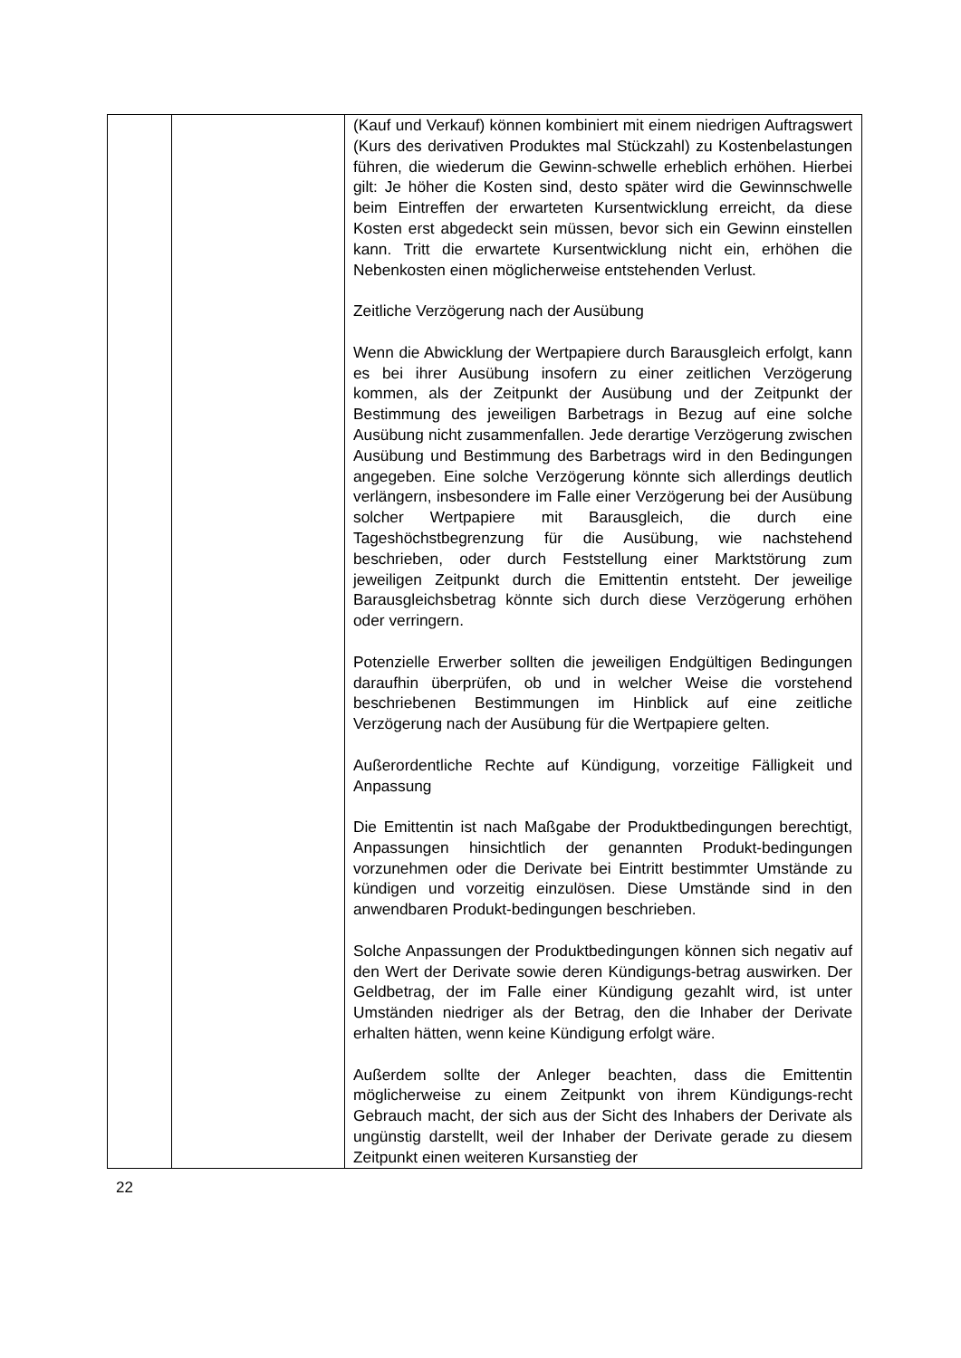| | | (Kauf und Verkauf) können kombiniert mit einem niedrigen Auftragswert (Kurs des derivativen Produktes mal Stückzahl) zu Kostenbelastungen führen, die wiederum die Gewinn-schwelle erheblich erhöhen. Hierbei gilt: Je höher die Kosten sind, desto später wird die Gewinnschwelle beim Eintreffen der erwarteten Kursentwicklung erreicht, da diese Kosten erst abgedeckt sein müssen, bevor sich ein Gewinn einstellen kann. Tritt die erwartete Kursentwicklung nicht ein, erhöhen die Nebenkosten einen möglicherweise entstehenden Verlust. Zeitliche Verzögerung nach der Ausübung Wenn die Abwicklung der Wertpapiere durch Barausgleich erfolgt, kann es bei ihrer Ausübung insofern zu einer zeitlichen Verzögerung kommen, als der Zeitpunkt der Ausübung und der Zeitpunkt der Bestimmung des jeweiligen Barbetrags in Bezug auf eine solche Ausübung nicht zusammenfallen. Jede derartige Verzögerung zwischen Ausübung und Bestimmung des Barbetrags wird in den Bedingungen angegeben. Eine solche Verzögerung könnte sich allerdings deutlich verlängern, insbesondere im Falle einer Verzögerung bei der Ausübung solcher Wertpapiere mit Barausgleich, die durch eine Tageshöchstbegrenzung für die Ausübung, wie nachstehend beschrieben, oder durch Feststellung einer Marktstörung zum jeweiligen Zeitpunkt durch die Emittentin entsteht. Der jeweilige Barausgleichsbetrag könnte sich durch diese Verzögerung erhöhen oder verringern. Potenzielle Erwerber sollten die jeweiligen Endgültigen Bedingungen daraufhin überprüfen, ob und in welcher Weise die vorstehend beschriebenen Bestimmungen im Hinblick auf eine zeitliche Verzögerung nach der Ausübung für die Wertpapiere gelten. Außerordentliche Rechte auf Kündigung, vorzeitige Fälligkeit und Anpassung Die Emittentin ist nach Maßgabe der Produktbedingungen berechtigt, Anpassungen hinsichtlich der genannten Produkt-bedingungen vorzunehmen oder die Derivate bei Eintritt bestimmter Umstände zu kündigen und vorzeitig einzulösen. Diese Umstände sind in den anwendbaren Produkt-bedingungen beschrieben. Solche Anpassungen der Produktbedingungen können sich negativ auf den Wert der Derivate sowie deren Kündigungs-betrag auswirken. Der Geldbetrag, der im Falle einer Kündigung gezahlt wird, ist unter Umständen niedriger als der Betrag, den die Inhaber der Derivate erhalten hätten, wenn keine Kündigung erfolgt wäre. Außerdem sollte der Anleger beachten, dass die Emittentin möglicherweise zu einem Zeitpunkt von ihrem Kündigungs-recht Gebrauch macht, der sich aus der Sicht des Inhabers der Derivate als ungünstig darstellt, weil der Inhaber der Derivate gerade zu diesem Zeitpunkt einen weiteren Kursanstieg der |
22